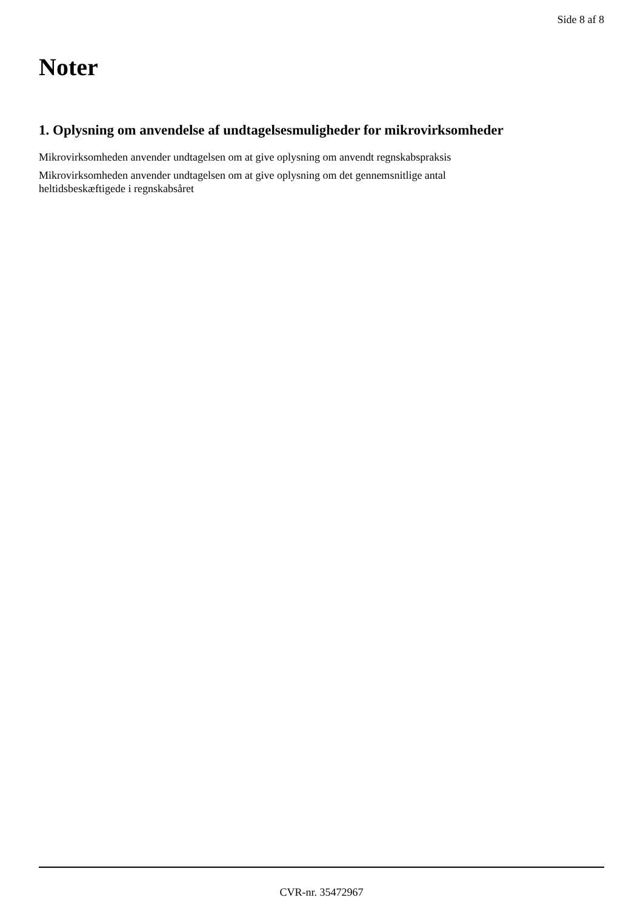Side 8 af 8
Noter
1. Oplysning om anvendelse af undtagelsesmuligheder for mikrovirksomheder
Mikrovirksomheden anvender undtagelsen om at give oplysning om anvendt regnskabspraksis
Mikrovirksomheden anvender undtagelsen om at give oplysning om det gennemsnitlige antal
heltidsbeskæftigede i regnskabsåret
CVR-nr. 35472967